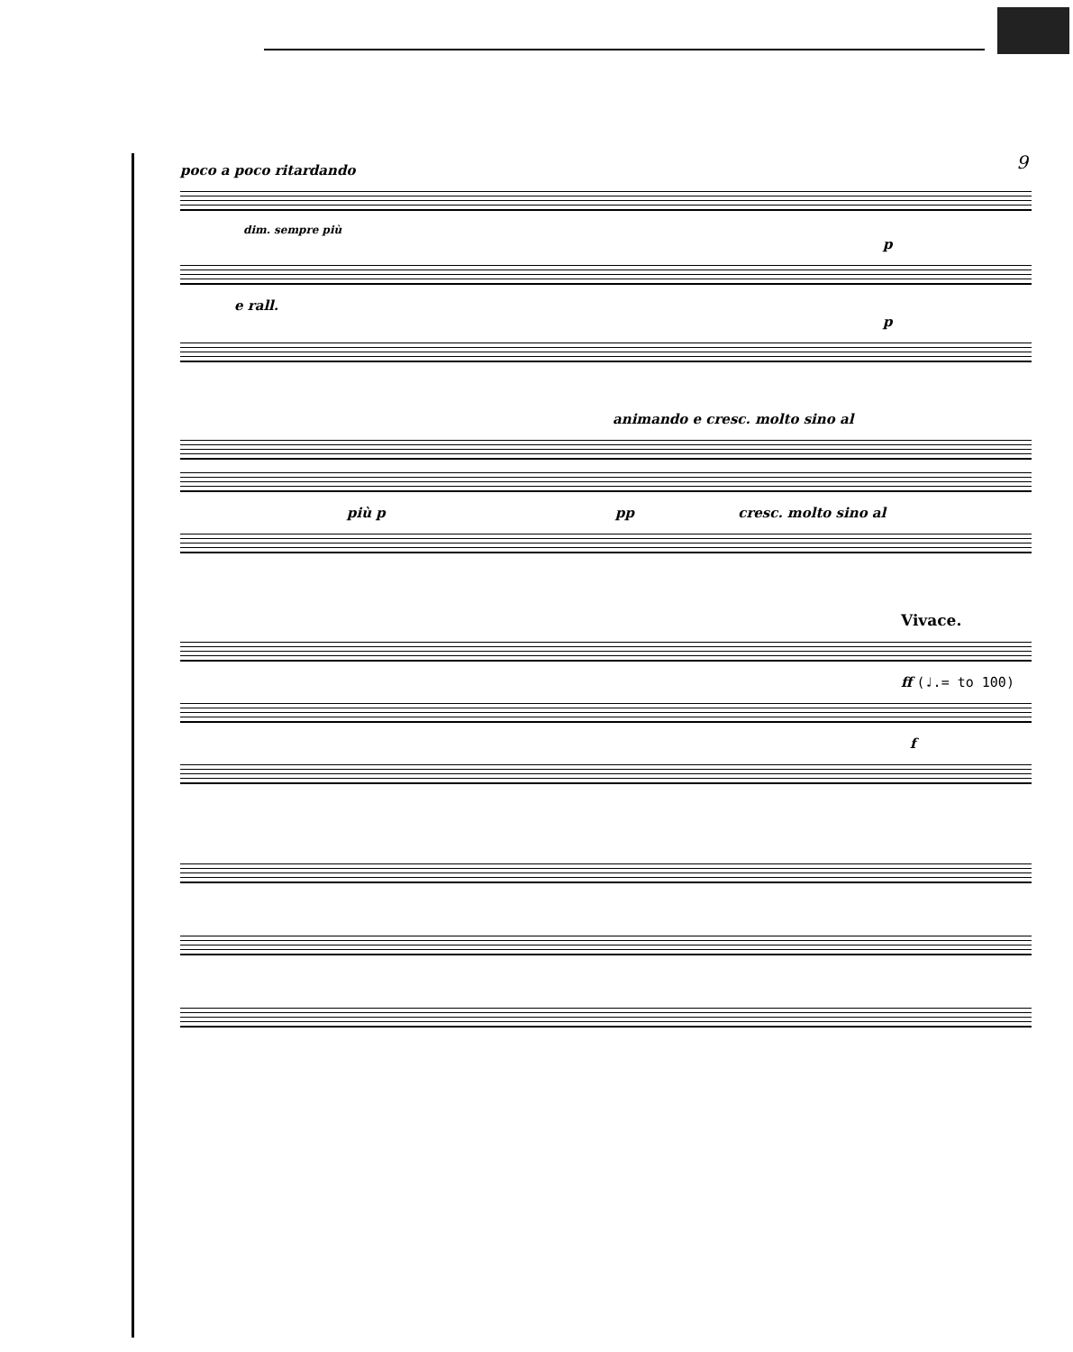9
poco a poco ritardando
dim. sempre più
p
e rall.
p
animando e cresc. molto sino al
più p pp cresc. molto sino al
Vivace.
ff (♩.= to 100)
f